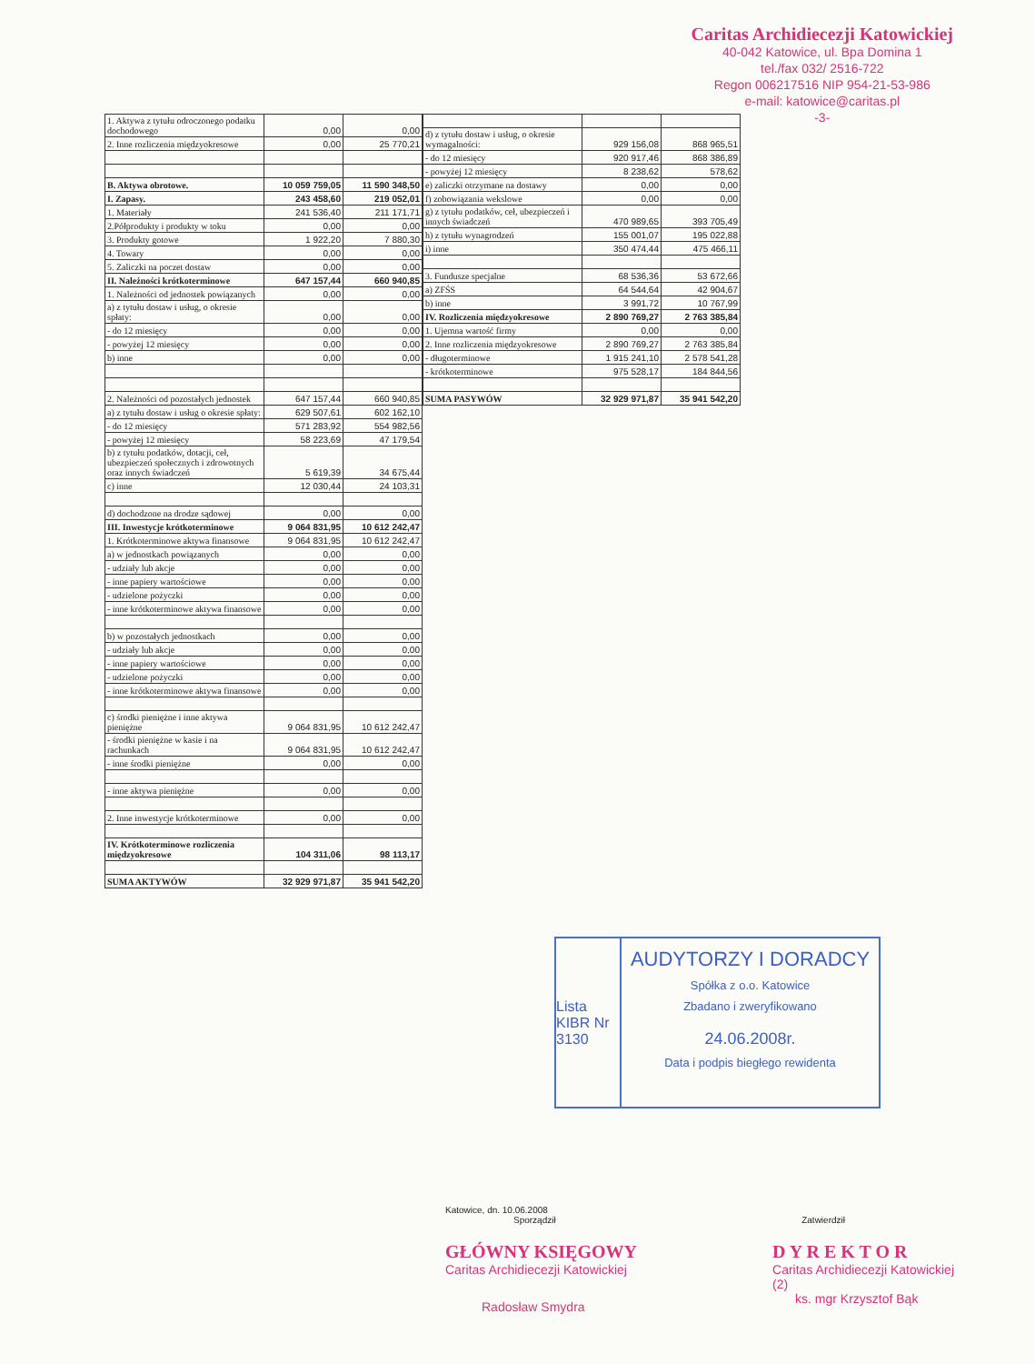Caritas Archidiecezji Katowickiej
40-042 Katowice, ul. Bpa Domina 1
tel./fax 032/ 2516-722
Regon 006217516 NIP 954-21-53-986
e-mail: katowice@caritas.pl
-3-
| 1. Aktywa z tytułu odroczonego podatku dochodowego | 0,00 | 0,00 |
| 2. Inne rozliczenia międzyokresowe | 0,00 | 25 770,21 |
| B. Aktywa obrotowe. | 10 059 759,05 | 11 590 348,50 |
| I. Zapasy. | 243 458,60 | 219 052,01 |
| 1. Materiały | 241 536,40 | 211 171,71 |
| 2.Półprodukty i produkty w toku | 0,00 | 0,00 |
| 3. Produkty gotowe | 1 922,20 | 7 880,30 |
| 4. Towary | 0,00 | 0,00 |
| 5. Zaliczki na poczet dostaw | 0,00 | 0,00 |
| II. Należności krótkoterminowe | 647 157,44 | 660 940,85 |
| 1. Należności od jednostek powiązanych | 0,00 | 0,00 |
| a) z tytułu dostaw i usług, o okresie spłaty: | 0,00 | 0,00 |
| - do 12 miesięcy | 0,00 | 0,00 |
| - powyżej 12 miesięcy | 0,00 | 0,00 |
| b) inne | 0,00 | 0,00 |
| 2. Należności od pozostałych jednostek | 647 157,44 | 660 940,85 |
| a) z tytułu dostaw i usług o okresie spłaty: | 629 507,61 | 602 162,10 |
| - do 12 miesięcy | 571 283,92 | 554 982,56 |
| - powyżej 12 miesięcy | 58 223,69 | 47 179,54 |
| b) z tytułu podatków, dotacji, ceł, ubezpieczeń społecznych i zdrowotnych oraz innych świadczeń | 5 619,39 | 34 675,44 |
| c) inne | 12 030,44 | 24 103,31 |
| d) dochodzone na drodze sądowej | 0,00 | 0,00 |
| III. Inwestycje krótkoterminowe | 9 064 831,95 | 10 612 242,47 |
| 1. Krótkoterminowe aktywa finansowe | 9 064 831,95 | 10 612 242,47 |
| a) w jednostkach powiązanych | 0,00 | 0,00 |
| - udziały lub akcje | 0,00 | 0,00 |
| - inne papiery wartościowe | 0,00 | 0,00 |
| - udzielone pożyczki | 0,00 | 0,00 |
| - inne krótkoterminowe aktywa finansowe | 0,00 | 0,00 |
| b) w pozostałych jednostkach | 0,00 | 0,00 |
| - udziały lub akcje | 0,00 | 0,00 |
| - inne papiery wartościowe | 0,00 | 0,00 |
| - udzielone pożyczki | 0,00 | 0,00 |
| - inne krótkoterminowe aktywa finansowe | 0,00 | 0,00 |
| c) środki pieniężne i inne aktywa pieniężne | 9 064 831,95 | 10 612 242,47 |
| - środki pieniężne w kasie i na rachunkach | 9 064 831,95 | 10 612 242,47 |
| - inne środki pieniężne | 0,00 | 0,00 |
| - inne aktywa pieniężne | 0,00 | 0,00 |
| 2. Inne inwestycje krótkoterminowe | 0,00 | 0,00 |
| IV. Krótkoterminowe rozliczenia międzyokresowe | 104 311,06 | 98 113,17 |
| SUMA AKTYWÓW | 32 929 971,87 | 35 941 542,20 |
| d) z tytułu dostaw i usług, o okresie wymagalności: | 929 156,08 | 868 965,51 |
| - do 12 miesięcy | 920 917,46 | 868 386,89 |
| - powyżej 12 miesięcy | 8 238,62 | 578,62 |
| e) zaliczki otrzymane na dostawy | 0,00 | 0,00 |
| f) zobowiązania wekslowe | 0,00 | 0,00 |
| g) z tytułu podatków, ceł, ubezpieczeń i innych świadczeń | 470 989,65 | 393 705,49 |
| h) z tytułu wynagrodzeń | 155 001,07 | 195 022,88 |
| i) inne | 350 474,44 | 475 466,11 |
| 3. Fundusze specjalne | 68 536,36 | 53 672,66 |
| a) ZFŚS | 64 544,64 | 42 904,67 |
| b) inne | 3 991,72 | 10 767,99 |
| IV. Rozliczenia międzyokresowe | 2 890 769,27 | 2 763 385,84 |
| 1. Ujemna wartość firmy | 0,00 | 0,00 |
| 2. Inne rozliczenia międzyokresowe | 2 890 769,27 | 2 763 385,84 |
| - długoterminowe | 1 915 241,10 | 2 578 541,28 |
| - krótkoterminowe | 975 528,17 | 184 844,56 |
| SUMA PASYWÓW | 32 929 971,87 | 35 941 542,20 |
Lista KIBR Nr 3130
AUDYTORZY I DORADCY
Spółka z o.o. Katowice
Zbadano i zweryfikowano
24.06.2008r.
Data i podpis biegłego rewidenta
Katowice, dn. 10.06.2008
Sporządził Zatwierdził
GŁÓWNY KSIĘGOWY
Caritas Archidiecezji Katowickiej
Radosław Smydra
D Y R E K T O R
Caritas Archidiecezji Katowickiej
(2)
ks. mgr Krzysztof Bąk